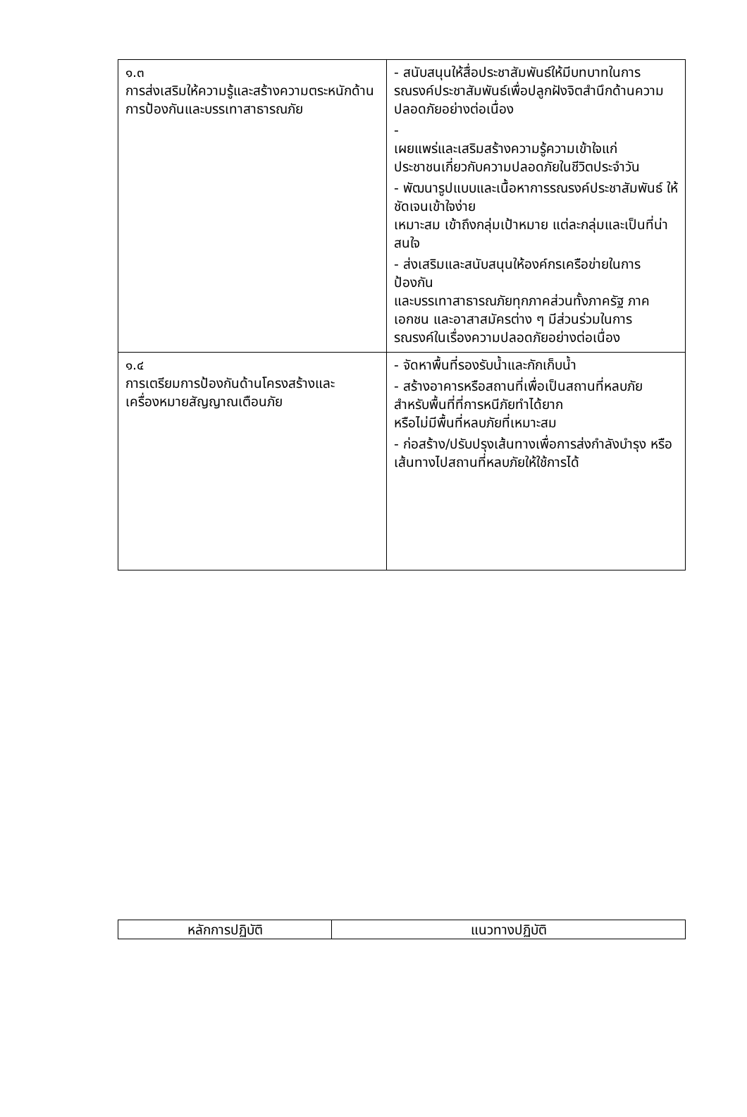| ๑.๓ การส่งเสริมให้ความรู้และสร้างความตระหนักด้านการป้องกันและบรรเทาสาธารณภัย | - สนับสนุนให้สื่อประชาสัมพันธ์ให้มีบทบาทในการ รณรงค์ประชาสัมพันธ์เพื่อปลูกฝังจิตสำนึกด้านความ ปลอดภัยอย่างต่อเนื่อง - เผยแพร่และเสริมสร้างความรู้ความเข้าใจแก่ ประชาชนเกี่ยวกับความปลอดภัยในชีวิตประจำวัน - พัฒนารูปแบบและเนื้อหาการรณรงค์ประชาสัมพันธ์ ให้ ชัดเจนเข้าใจง่าย เหมาะสม เข้าถึงกลุ่มเป้าหมาย แต่ละกลุ่มและเป็นที่น่าสนใจ - ส่งเสริมและสนับสนุนให้องค์กรเครือข่ายในการ ป้องกัน และบรรเทาสาธารณภัยทุกภาคส่วนทั้งภาครัฐ ภาค เอกชน และอาสาสมัครต่าง ๆ มีส่วนร่วมในการ รณรงค์ในเรื่องความปลอดภัยอย่างต่อเนื่อง |
| ๑.๔ การเตรียมการป้องกันด้านโครงสร้างและ เครื่องหมายสัญญาณเตือนภัย | - จัดหาพื้นที่รองรับน้ำและกักเก็บน้ำ - สร้างอาคารหรือสถานที่เพื่อเป็นสถานที่หลบภัย สำหรับพื้นที่ที่การหนีภัยทำได้ยาก หรือไม่มีพื้นที่หลบภัยที่เหมาะสม - ก่อสร้าง/ปรับปรุงเส้นทางเพื่อการส่งกำลังบำรุง หรือ เส้นทางไปสถานที่หลบภัยให้ใช้การได้ |
| หลักการปฏิบัติ | แนวทางปฏิบัติ |
| --- | --- |